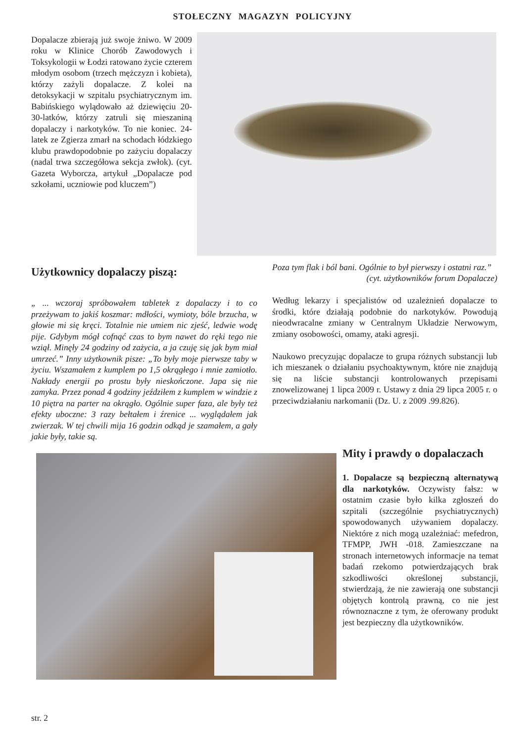STOŁECZNY MAGAZYN POLICYJNY
Dopalacze zbierają już swoje żniwo. W 2009 roku w Klinice Chorób Zawodowych i Toksykologii w Łodzi ratowano życie czterem młodym osobom (trzech mężczyzn i kobieta), którzy zażyli dopalacze. Z kolei na detoksykacji w szpitalu psychiatrycznym im. Babińskiego wylądowało aż dziewięciu 20-30-latków, którzy zatruli się mieszaniną dopalaczy i narkotyków. To nie koniec. 24-latek ze Zgierza zmarł na schodach łódzkiego klubu prawdopodobnie po zażyciu dopalaczy (nadal trwa szczegółowa sekcja zwłok). (cyt. Gazeta Wyborcza, artykuł „Dopalacze pod szkołami, uczniowie pod kluczem”)
Użytkownicy dopalaczy piszą:
„ ... wczoraj spróbowałem tabletek z dopalaczy i to co przeżywam to jakiś koszmar: mdłości, wymioty, bóle brzucha, w głowie mi się kręci. Totalnie nie umiem nic zjeść, ledwie wodę pije. Gdybym mógł cofnąć czas to bym nawet do ręki tego nie wziął. Minęły 24 godziny od zażycia, a ja czuję się jak bym miał umrzeć.” Inny użytkownik pisze: „To były moje pierwsze taby w życiu. Wszamałem z kumplem po 1,5 okrągłego i mnie zamiotło. Nakłady energii po prostu były nieskończone. Japa się nie zamyka. Przez ponad 4 godziny jeździłem z kumplem w windzie z 10 piętra na parter na okrągło. Ogólnie super faza, ale były też efekty uboczne: 3 razy bełtałem i źrenice ... wyglądałem jak zwierzak. W tej chwili mija 16 godzin odkąd je szamałem, a gały jakie były, takie są.
Poza tym flak i ból bani. Ogólnie to był pierwszy i ostatni raz.”
(cyt. użytkowników forum Dopalacze)
Według lekarzy i specjalistów od uzależnień dopalacze to środki, które działają podobnie do narkotyków. Powodują nieodwracalne zmiany w Centralnym Układzie Nerwowym, zmiany osobowości, omamy, ataki agresji.
Naukowo precyzując dopalacze to grupa różnych substancji lub ich mieszanek o działaniu psychoaktywnym, które nie znajdują się na liście substancji kontrolowanych przepisami znowelizowanej 1 lipca 2009 r. Ustawy z dnia 29 lipca 2005 r. o przeciwdziałaniu narkomanii (Dz. U. z 2009 .99.826).
Mity i prawdy o dopalaczach
1. Dopalacze są bezpieczną alternatywą dla narkotyków. Oczywisty fałsz: w ostatnim czasie było kilka zgłoszeń do szpitali (szczególnie psychiatrycznych) spowodowanych używaniem dopalaczy. Niektóre z nich mogą uzależniać: mefedron, TFMPP, JWH -018. Zamieszczane na stronach internetowych informacje na temat badań rzekomo potwierdzających brak szkodliwości określonej substancji, stwierdzają, że nie zawierają one substancji objętych kontrolą prawną, co nie jest równoznaczne z tym, że oferowany produkt jest bezpieczny dla użytkowników.
str. 2